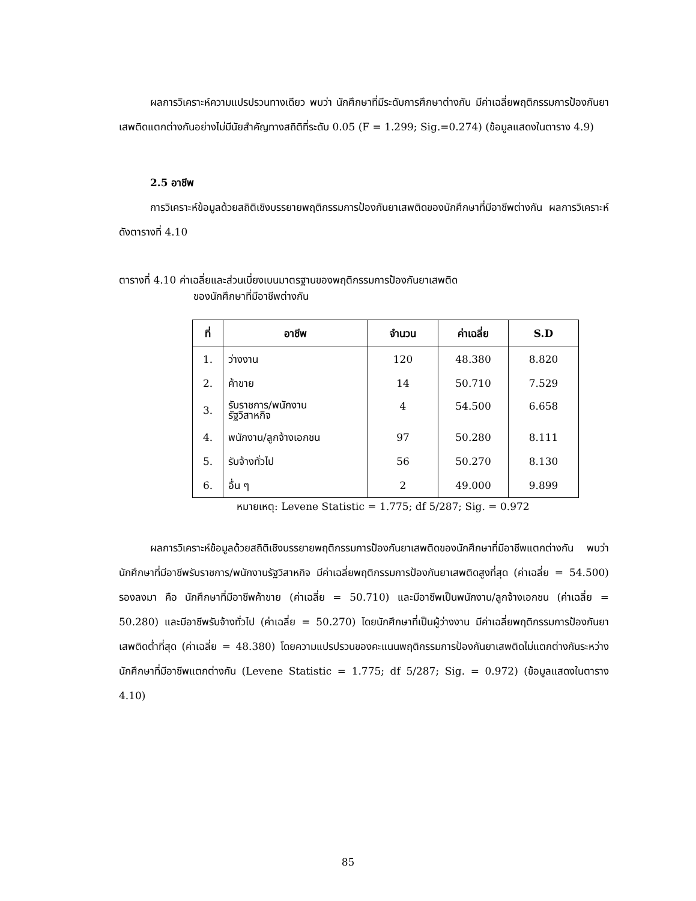ผลการวิเคราะห์ความแปรปรวนทางเดียว พบว่า นักศึกษาที่มีระดับการศึกษาต่างกัน มีค่าเฉลี่ยพฤติกรรมการป้องกันยาเสพติดแตกต่างกันอย่างไม่มีนัยสำคัญทางสถิติที่ระดับ 0.05 (F = 1.299; Sig.=0.274) (ข้อมูลแสดงในตาราง 4.9)
2.5 อาชีพ
การวิเคราะห์ข้อมูลด้วยสถิติเชิงบรรยายพฤติกรรมการป้องกันยาเสพติดของนักศึกษาที่มีอาชีพต่างกัน ผลการวิเคราะห์ดังตารางที่ 4.10
ตารางที่ 4.10 ค่าเฉลี่ยและส่วนเบี่ยงเบนมาตรฐานของพฤติกรรมการป้องกันยาเสพติด
ของนักศึกษาที่มีอาชีพต่างกัน
| ที่ | อาชีพ | จำนวน | ค่าเฉลี่ย | S.D |
| --- | --- | --- | --- | --- |
| 1. | ว่างงาน | 120 | 48.380 | 8.820 |
| 2. | ค้าขาย | 14 | 50.710 | 7.529 |
| 3. | รับราชการ/พนักงาน รัฐวิสาหกิจ | 4 | 54.500 | 6.658 |
| 4. | พนักงาน/ลูกจ้างเอกชน | 97 | 50.280 | 8.111 |
| 5. | รับจ้างทั่วไป | 56 | 50.270 | 8.130 |
| 6. | อื่น ๆ | 2 | 49.000 | 9.899 |
หมายเหตุ: Levene Statistic = 1.775; df 5/287; Sig. = 0.972
ผลการวิเคราะห์ข้อมูลด้วยสถิติเชิงบรรยายพฤติกรรมการป้องกันยาเสพติดของนักศึกษาที่มีอาชีพแตกต่างกัน พบว่า นักศึกษาที่มีอาชีพรับราชการ/พนักงานรัฐวิสาหกิจ มีค่าเฉลี่ยพฤติกรรมการป้องกันยาเสพติดสูงที่สุด (ค่าเฉลี่ย = 54.500) รองลงมา คือ นักศึกษาที่มีอาชีพค้าขาย (ค่าเฉลี่ย = 50.710) และมีอาชีพเป็นพนักงาน/ลูกจ้างเอกชน (ค่าเฉลี่ย = 50.280) และมีอาชีพรับจ้างทั่วไป (ค่าเฉลี่ย = 50.270) โดยนักศึกษาที่เป็นผู้ว่างงาน มีค่าเฉลี่ยพฤติกรรมการป้องกันยาเสพติดต่ำที่สุด (ค่าเฉลี่ย = 48.380) โดยความแปรปรวนของคะแนนพฤติกรรมการป้องกันยาเสพติดไม่แตกต่างกันระหว่างนักศึกษาที่มีอาชีพแตกต่างกัน (Levene Statistic = 1.775; df 5/287; Sig. = 0.972) (ข้อมูลแสดงในตาราง 4.10)
85